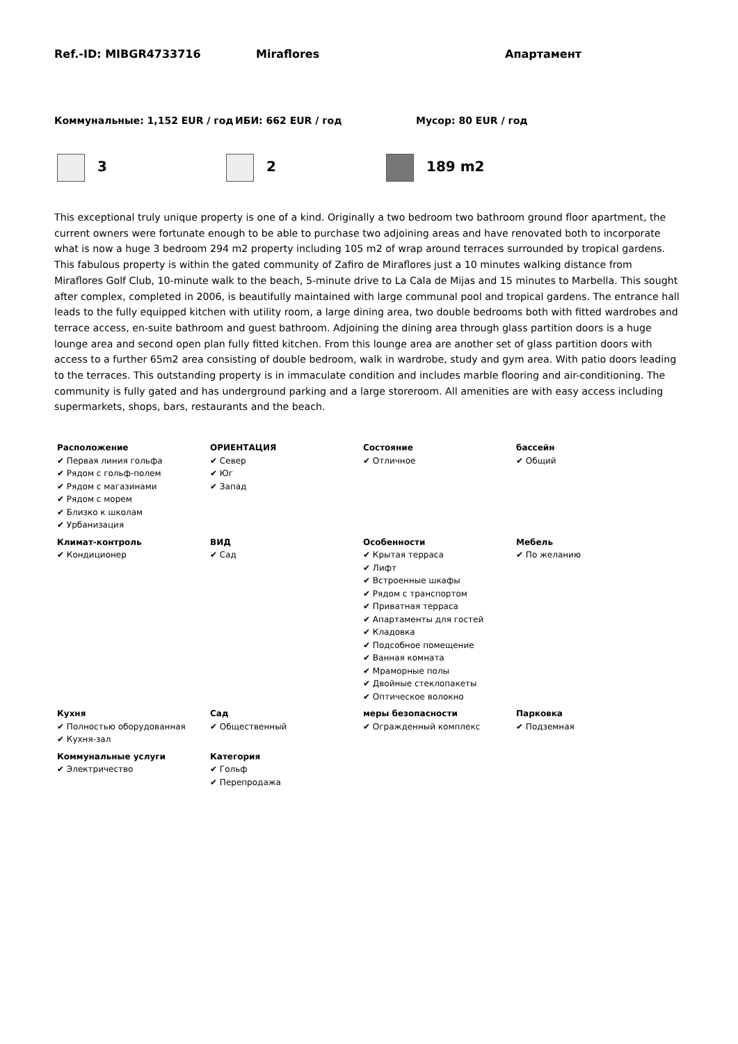Ref.-ID: MIBGR4733716 Miraflores Апартамент
Коммунальные: 1,152 EUR / год ИБИ: 662 EUR / год Мусор: 80 EUR / год
3 2 189 m2
This exceptional truly unique property is one of a kind. Originally a two bedroom two bathroom ground floor apartment, the current owners were fortunate enough to be able to purchase two adjoining areas and have renovated both to incorporate what is now a huge 3 bedroom 294 m2 property including 105 m2 of wrap around terraces surrounded by tropical gardens. This fabulous property is within the gated community of Zafiro de Miraflores just a 10 minutes walking distance from Miraflores Golf Club, 10-minute walk to the beach, 5-minute drive to La Cala de Mijas and 15 minutes to Marbella. This sought after complex, completed in 2006, is beautifully maintained with large communal pool and tropical gardens. The entrance hall leads to the fully equipped kitchen with utility room, a large dining area, two double bedrooms both with fitted wardrobes and terrace access, en-suite bathroom and guest bathroom. Adjoining the dining area through glass partition doors is a huge lounge area and second open plan fully fitted kitchen. From this lounge area are another set of glass partition doors with access to a further 65m2 area consisting of double bedroom, walk in wardrobe, study and gym area. With patio doors leading to the terraces. This outstanding property is in immaculate condition and includes marble flooring and air-conditioning. The community is fully gated and has underground parking and a large storeroom. All amenities are with easy access including supermarkets, shops, bars, restaurants and the beach.
| Расположение ✔ Первая линия гольфа ✔ Рядом с гольф-полем ✔ Рядом с магазинами ✔ Рядом с морем ✔ Близко к школам ✔ Урбанизация | ОРИЕНТАЦИЯ ✔ Север ✔ Юг ✔ Запад | Состояние ✔ Отличное | бассейн ✔ Общий |
| Климат-контроль ✔ Кондиционер | ВИД ✔ Сад | Особенности ✔ Крытая терраса ✔ Лифт ✔ Встроенные шкафы ✔ Рядом с транспортом ✔ Приватная терраса ✔ Апартаменты для гостей ✔ Кладовка ✔ Подсобное помещение ✔ Ванная комната ✔ Мраморные полы ✔ Двойные стеклопакеты ✔ Оптическое волокно | Мебель ✔ По желанию |
| Кухня ✔ Полностью оборудованная ✔ Кухня-зал | Сад ✔ Общественный | меры безопасности ✔ Огражденный комплекс | Парковка ✔ Подземная |
| Коммунальные услуги ✔ Электричество | Категория ✔ Гольф ✔ Перепродажа | | |